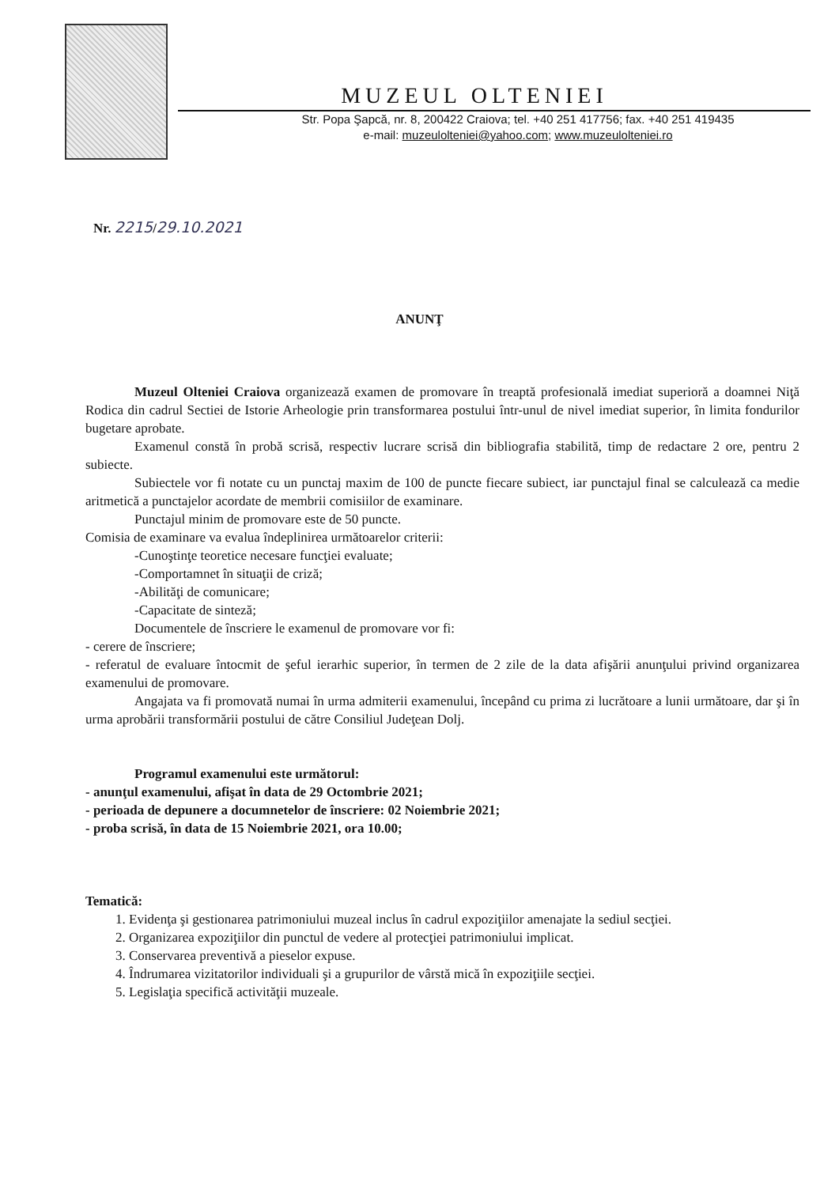MUZEUL OLTENIEI
Str. Popa Şapcă, nr. 8, 200422 Craiova; tel. +40 251 417756; fax. +40 251 419435
e-mail: muzeulolteniei@yahoo.com; www.muzeulolteniei.ro
Nr. 2215/29.10.2021
ANUNŢ
Muzeul Olteniei Craiova organizează examen de promovare în treaptă profesională imediat superioră a doamnei Niţă Rodica din cadrul Sectiei de Istorie Arheologie prin transformarea postului într-unul de nivel imediat superior, în limita fondurilor bugetare aprobate.
Examenul constă în probă scrisă, respectiv lucrare scrisă din bibliografia stabilită, timp de redactare 2 ore, pentru 2 subiecte.
Subiectele vor fi notate cu un punctaj maxim de 100 de puncte fiecare subiect, iar punctajul final se calculează ca medie aritmetică a punctajelor acordate de membrii comisiilor de examinare.
Punctajul minim de promovare este de 50 puncte.
Comisia de examinare va evalua îndeplinirea următoarelor criterii:
-Cunoştinţe teoretice necesare funcţiei evaluate;
-Comportamnet în situaţii de criză;
-Abilităţi de comunicare;
-Capacitate de sinteză;
Documentele de înscriere le examenul de promovare vor fi:
- cerere de înscriere;
- referatul de evaluare întocmit de şeful ierarhic superior, în termen de 2 zile de la data afişării anunţului privind organizarea examenului de promovare.
Angajata va fi promovată numai în urma admiterii examenului, începând cu prima zi lucrătoare a lunii următoare, dar şi în urma aprobării transformării postului de către Consiliul Judeţean Dolj.
Programul examenului este următorul:
- anunţul examenului, afişat în data de 29 Octombrie 2021;
- perioada de depunere a documnetelor de înscriere: 02 Noiembrie 2021;
- proba scrisă, în data de 15 Noiembrie 2021, ora 10.00;
Tematică:
1. Evidenţa şi gestionarea patrimoniului muzeal inclus în cadrul expoziţiilor amenajate la sediul secţiei.
2. Organizarea expoziţiilor din punctul de vedere al protecţiei patrimoniului implicat.
3. Conservarea preventivă a pieselor expuse.
4. Îndrumarea vizitatorilor individuali şi a grupurilor de vârstă mică în expoziţiile secţiei.
5. Legislaţia specifică activităţii muzeale.